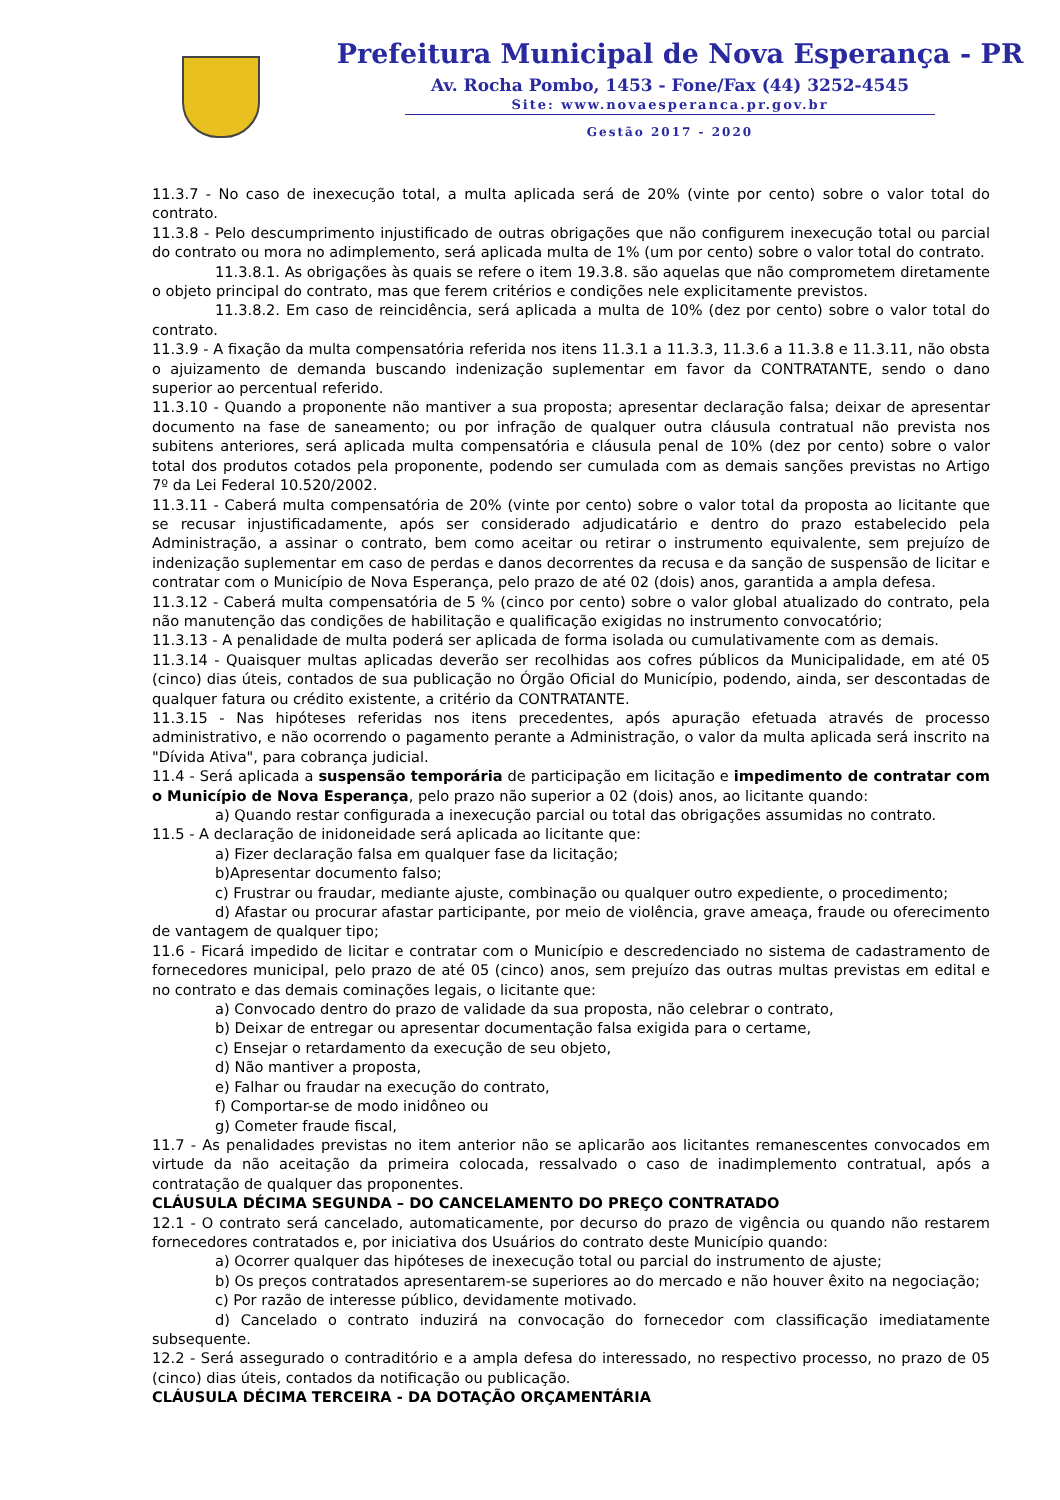Prefeitura Municipal de Nova Esperança - PR
Av. Rocha Pombo, 1453 - Fone/Fax (44) 3252-4545
Site: www.novaesperanca.pr.gov.br
Gestão 2017 - 2020
11.3.7 - No caso de inexecução total, a multa aplicada será de 20% (vinte por cento) sobre o valor total do contrato.
11.3.8 - Pelo descumprimento injustificado de outras obrigações que não configurem inexecução total ou parcial do contrato ou mora no adimplemento, será aplicada multa de 1% (um por cento) sobre o valor total do contrato.
11.3.8.1. As obrigações às quais se refere o item 19.3.8. são aquelas que não comprometem diretamente o objeto principal do contrato, mas que ferem critérios e condições nele explicitamente previstos.
11.3.8.2. Em caso de reincidência, será aplicada a multa de 10% (dez por cento) sobre o valor total do contrato.
11.3.9 - A fixação da multa compensatória referida nos itens 11.3.1 a 11.3.3, 11.3.6 a 11.3.8 e 11.3.11, não obsta o ajuizamento de demanda buscando indenização suplementar em favor da CONTRATANTE, sendo o dano superior ao percentual referido.
11.3.10 - Quando a proponente não mantiver a sua proposta; apresentar declaração falsa; deixar de apresentar documento na fase de saneamento; ou por infração de qualquer outra cláusula contratual não prevista nos subitens anteriores, será aplicada multa compensatória e cláusula penal de 10% (dez por cento) sobre o valor total dos produtos cotados pela proponente, podendo ser cumulada com as demais sanções previstas no Artigo 7º da Lei Federal 10.520/2002.
11.3.11 - Caberá multa compensatória de 20% (vinte por cento) sobre o valor total da proposta ao licitante que se recusar injustificadamente, após ser considerado adjudicatário e dentro do prazo estabelecido pela Administração, a assinar o contrato, bem como aceitar ou retirar o instrumento equivalente, sem prejuízo de indenização suplementar em caso de perdas e danos decorrentes da recusa e da sanção de suspensão de licitar e contratar com o Município de Nova Esperança, pelo prazo de até 02 (dois) anos, garantida a ampla defesa.
11.3.12 - Caberá multa compensatória de 5 % (cinco por cento) sobre o valor global atualizado do contrato, pela não manutenção das condições de habilitação e qualificação exigidas no instrumento convocatório;
11.3.13 - A penalidade de multa poderá ser aplicada de forma isolada ou cumulativamente com as demais.
11.3.14 - Quaisquer multas aplicadas deverão ser recolhidas aos cofres públicos da Municipalidade, em até 05 (cinco) dias úteis, contados de sua publicação no Órgão Oficial do Município, podendo, ainda, ser descontadas de qualquer fatura ou crédito existente, a critério da CONTRATANTE.
11.3.15 - Nas hipóteses referidas nos itens precedentes, após apuração efetuada através de processo administrativo, e não ocorrendo o pagamento perante a Administração, o valor da multa aplicada será inscrito na "Dívida Ativa", para cobrança judicial.
11.4 - Será aplicada a suspensão temporária de participação em licitação e impedimento de contratar com o Município de Nova Esperança, pelo prazo não superior a 02 (dois) anos, ao licitante quando:
a) Quando restar configurada a inexecução parcial ou total das obrigações assumidas no contrato.
11.5 - A declaração de inidoneidade será aplicada ao licitante que:
a) Fizer declaração falsa em qualquer fase da licitação;
b)Apresentar documento falso;
c) Frustrar ou fraudar, mediante ajuste, combinação ou qualquer outro expediente, o procedimento;
d) Afastar ou procurar afastar participante, por meio de violência, grave ameaça, fraude ou oferecimento de vantagem de qualquer tipo;
11.6 - Ficará impedido de licitar e contratar com o Município e descredenciado no sistema de cadastramento de fornecedores municipal, pelo prazo de até 05 (cinco) anos, sem prejuízo das outras multas previstas em edital e no contrato e das demais cominações legais, o licitante que:
a) Convocado dentro do prazo de validade da sua proposta, não celebrar o contrato,
b) Deixar de entregar ou apresentar documentação falsa exigida para o certame,
c) Ensejar o retardamento da execução de seu objeto,
d) Não mantiver a proposta,
e) Falhar ou fraudar na execução do contrato,
f) Comportar-se de modo inidôneo ou
g) Cometer fraude fiscal,
11.7 - As penalidades previstas no item anterior não se aplicarão aos licitantes remanescentes convocados em virtude da não aceitação da primeira colocada, ressalvado o caso de inadimplemento contratual, após a contratação de qualquer das proponentes.
CLÁUSULA DÉCIMA SEGUNDA – DO CANCELAMENTO DO PREÇO CONTRATADO
12.1 - O contrato será cancelado, automaticamente, por decurso do prazo de vigência ou quando não restarem fornecedores contratados e, por iniciativa dos Usuários do contrato deste Município quando:
a) Ocorrer qualquer das hipóteses de inexecução total ou parcial do instrumento de ajuste;
b) Os preços contratados apresentarem-se superiores ao do mercado e não houver êxito na negociação;
c) Por razão de interesse público, devidamente motivado.
d) Cancelado o contrato induzirá na convocação do fornecedor com classificação imediatamente subsequente.
12.2 - Será assegurado o contraditório e a ampla defesa do interessado, no respectivo processo, no prazo de 05 (cinco) dias úteis, contados da notificação ou publicação.
CLÁUSULA DÉCIMA TERCEIRA - DA DOTAÇÃO ORÇAMENTÁRIA